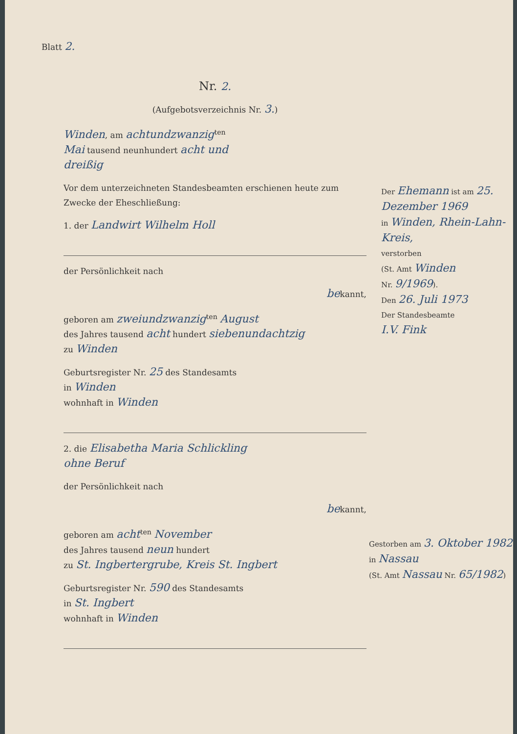Blatt 2.
Nr. 2.
(Aufgebotsverzeichnis Nr. 3.)
Winden, am achtundzwanzig<sup>ten</sup>
Mai tausend neunhundert acht und
dreißig
Vor dem unterzeichneten Standesbeamten erschienen heute zum Zwecke der Eheschließung:
1. der Landwirt Wilhelm Holl
der Persönlichkeit nach
bekannt,
geboren am zweiundzwanzig<sup>ten</sup> August
des Jahres tausend acht hundert siebenundachtzig
zu Winden
Geburtsregister Nr. 25 des Standesamts
in Winden
wohnhaft in Winden
2. die Elisabetha Maria Schlickling
ohne Beruf
der Persönlichkeit nach
bekannt,
geboren am acht<sup>ten</sup> November
des Jahres tausend neun hundert
zu St. Ingbertergrube, Kreis St. Ingbert
Geburtsregister Nr. 590 des Standesamts
in St. Ingbert
wohnhaft in Winden
Der Ehemann ist am 25. Dezember 1969
in Winden, Rhein-Lahn-Kreis,
verstorben
(St. Amt Winden
Nr. 9/1969).
Den 26. Juli 1973
Der Standesbeamte
I.V. Fink
Gestorben am 3. Oktober 1982
in Nassau
(St. Amt Nassau Nr. 65/1982)